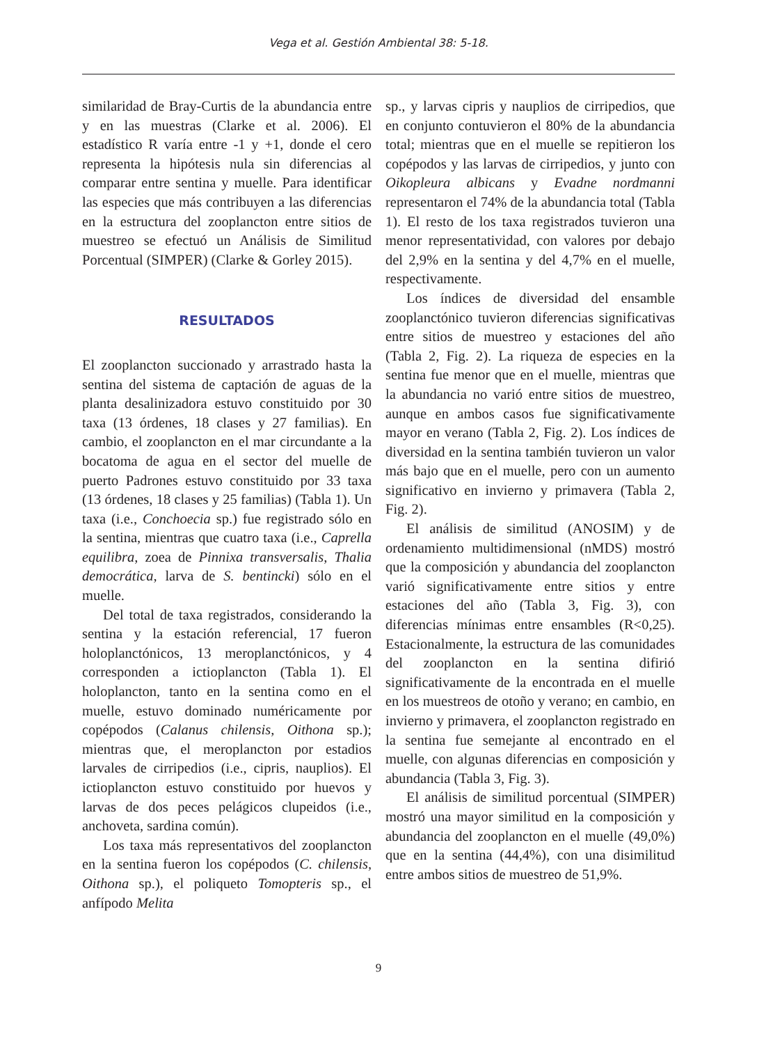Vega et al. Gestión Ambiental 38: 5-18.
similaridad de Bray-Curtis de la abundancia entre y en las muestras (Clarke et al. 2006). El estadístico R varía entre -1 y +1, donde el cero representa la hipótesis nula sin diferencias al comparar entre sentina y muelle. Para identificar las especies que más contribuyen a las diferencias en la estructura del zooplancton entre sitios de muestreo se efectuó un Análisis de Similitud Porcentual (SIMPER) (Clarke & Gorley 2015).
RESULTADOS
El zooplancton succionado y arrastrado hasta la sentina del sistema de captación de aguas de la planta desalinizadora estuvo constituido por 30 taxa (13 órdenes, 18 clases y 27 familias). En cambio, el zooplancton en el mar circundante a la bocatoma de agua en el sector del muelle de puerto Padrones estuvo constituido por 33 taxa (13 órdenes, 18 clases y 25 familias) (Tabla 1). Un taxa (i.e., Conchoecia sp.) fue registrado sólo en la sentina, mientras que cuatro taxa (i.e., Caprella equilibra, zoea de Pinnixa transversalis, Thalia democrática, larva de S. bentincki) sólo en el muelle.
Del total de taxa registrados, considerando la sentina y la estación referencial, 17 fueron holoplanctónicos, 13 meroplanctónicos, y 4 corresponden a ictioplancton (Tabla 1). El holoplancton, tanto en la sentina como en el muelle, estuvo dominado numéricamente por copépodos (Calanus chilensis, Oithona sp.); mientras que, el meroplancton por estadios larvales de cirripedios (i.e., cipris, nauplios). El ictioplancton estuvo constituido por huevos y larvas de dos peces pelágicos clupeidos (i.e., anchoveta, sardina común).
Los taxa más representativos del zooplancton en la sentina fueron los copépodos (C. chilensis, Oithona sp.), el poliqueto Tomopteris sp., el anfípodo Melita
sp., y larvas cipris y nauplios de cirripedios, que en conjunto contuvieron el 80% de la abundancia total; mientras que en el muelle se repitieron los copépodos y las larvas de cirripedios, y junto con Oikopleura albicans y Evadne nordmanni representaron el 74% de la abundancia total (Tabla 1). El resto de los taxa registrados tuvieron una menor representatividad, con valores por debajo del 2,9% en la sentina y del 4,7% en el muelle, respectivamente.
Los índices de diversidad del ensamble zooplanctónico tuvieron diferencias significativas entre sitios de muestreo y estaciones del año (Tabla 2, Fig. 2). La riqueza de especies en la sentina fue menor que en el muelle, mientras que la abundancia no varió entre sitios de muestreo, aunque en ambos casos fue significativamente mayor en verano (Tabla 2, Fig. 2). Los índices de diversidad en la sentina también tuvieron un valor más bajo que en el muelle, pero con un aumento significativo en invierno y primavera (Tabla 2, Fig. 2).
El análisis de similitud (ANOSIM) y de ordenamiento multidimensional (nMDS) mostró que la composición y abundancia del zooplancton varió significativamente entre sitios y entre estaciones del año (Tabla 3, Fig. 3), con diferencias mínimas entre ensambles (R<0,25). Estacionalmente, la estructura de las comunidades del zooplancton en la sentina difirió significativamente de la encontrada en el muelle en los muestreos de otoño y verano; en cambio, en invierno y primavera, el zooplancton registrado en la sentina fue semejante al encontrado en el muelle, con algunas diferencias en composición y abundancia (Tabla 3, Fig. 3).
El análisis de similitud porcentual (SIMPER) mostró una mayor similitud en la composición y abundancia del zooplancton en el muelle (49,0%) que en la sentina (44,4%), con una disimilitud entre ambos sitios de muestreo de 51,9%.
9